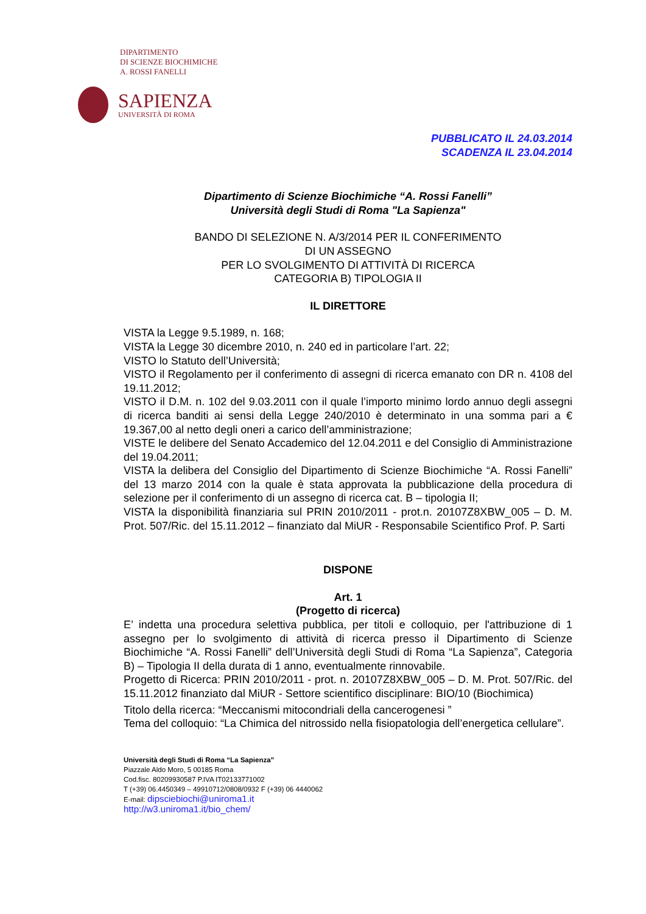DIPARTIMENTO
DI SCIENZE BIOCHIMICHE
A. ROSSI FANELLI
SAPIENZA
UNIVERSITÀ DI ROMA
PUBBLICATO IL 24.03.2014
SCADENZA IL 23.04.2014
Dipartimento di Scienze Biochimiche “A. Rossi Fanelli”
Università degli Studi di Roma "La Sapienza"
BANDO DI SELEZIONE N. A/3/2014 PER IL CONFERIMENTO
DI UN ASSEGNO
PER LO SVOLGIMENTO DI ATTIVITÀ DI RICERCA
CATEGORIA B) TIPOLOGIA II
IL DIRETTORE
VISTA la Legge 9.5.1989, n. 168;
VISTA la Legge 30 dicembre 2010, n. 240 ed in particolare l’art. 22;
VISTO lo Statuto dell’Università;
VISTO il Regolamento per il conferimento di assegni di ricerca emanato con DR n. 4108 del 19.11.2012;
VISTO il D.M. n. 102 del 9.03.2011 con il quale l’importo minimo lordo annuo degli assegni di ricerca banditi ai sensi della Legge 240/2010 è determinato in una somma pari a € 19.367,00 al netto degli oneri a carico dell’amministrazione;
VISTE le delibere del Senato Accademico del 12.04.2011 e del Consiglio di Amministrazione del 19.04.2011;
VISTA la delibera del Consiglio del Dipartimento di Scienze Biochimiche “A. Rossi Fanelli” del 13 marzo 2014 con la quale è stata approvata la pubblicazione della procedura di selezione per il conferimento di un assegno di ricerca cat. B – tipologia II;
VISTA la disponibilità finanziaria sul PRIN 2010/2011 - prot.n. 20107Z8XBW_005 – D. M. Prot. 507/Ric. del 15.11.2012 – finanziato dal MiUR - Responsabile Scientifico Prof. P. Sarti
DISPONE
Art. 1
(Progetto di ricerca)
E’ indetta una procedura selettiva pubblica, per titoli e colloquio, per l'attribuzione di 1 assegno per lo svolgimento di attività di ricerca presso il Dipartimento di Scienze Biochimiche “A. Rossi Fanelli” dell’Università degli Studi di Roma “La Sapienza”, Categoria B) – Tipologia II della durata di 1 anno, eventualmente rinnovabile.
Progetto di Ricerca: PRIN 2010/2011 - prot. n. 20107Z8XBW_005 – D. M. Prot. 507/Ric. del 15.11.2012 finanziato dal MiUR - Settore scientifico disciplinare: BIO/10 (Biochimica)
Titolo della ricerca: “Meccanismi mitocondriali della cancerogenesi ”
Tema del colloquio: “La Chimica del nitrossido nella fisiopatologia dell’energetica cellulare”.
Università degli Studi di Roma “La Sapienza”
Piazzale Aldo Moro, 5 00185 Roma
Cod.fisc. 80209930587 P.IVA IT02133771002
T (+39) 06.4450349 – 49910712/0808/0932 F (+39) 06 4440062
E-mail: dipsciebiochi@uniroma1.it
http://w3.uniroma1.it/bio_chem/